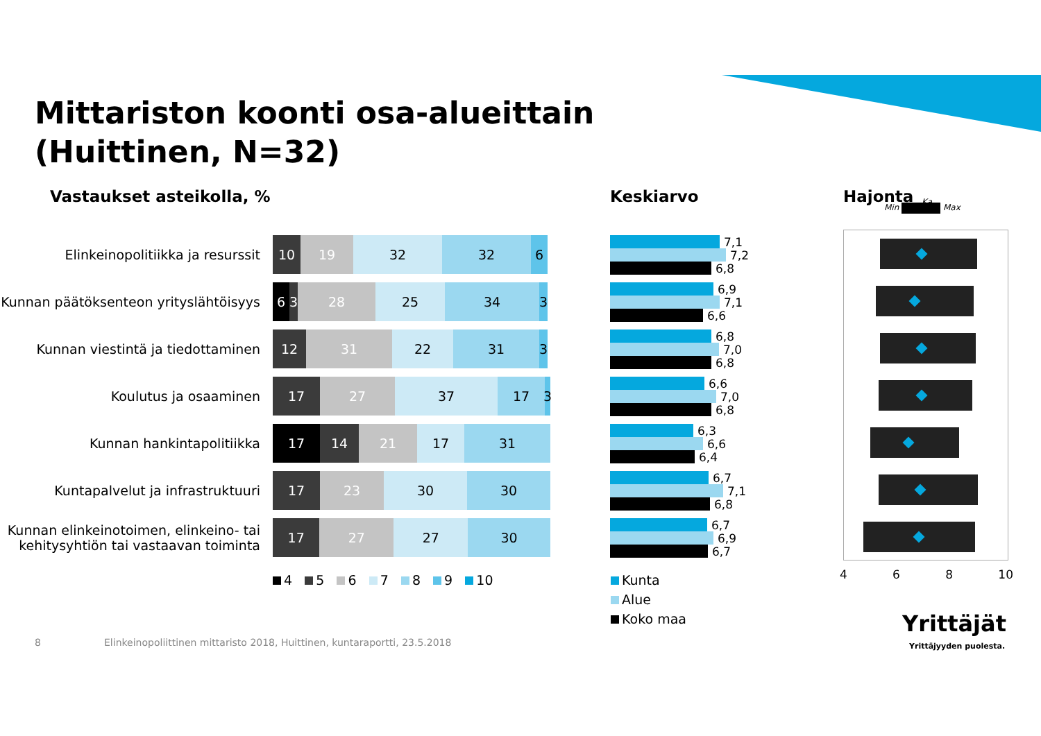Mittariston koonti osa-alueittain
(Huittinen, N=32)
Vastaukset asteikolla, % Keskiarvo Hajonta
Min Max
Ka
Elinkeinopolitiikka ja resurssit
10 19 32 32 6
Kunnan päätöksenteon yrityslähtöisyys
6 3 28 25 34 3
Kunnan viestintä ja tiedottaminen
12 31 22 31 3
Koulutus ja osaaminen
17 27 37 17 3
Kunnan hankintapolitiikka
17 14 21 17 31
Kuntapalvelut ja infrastruktuuri
17 23 30 30
Kunnan elinkeinotoimen, elinkeino- tai kehitysyhtiön tai vastaavan toiminta
17 27 27 30
4 5 6 7 8 9 10
7,1
7,2
6,8
6,9
7,1
6,6
6,8
7,0
6,8
6,6
7,0
6,8
6,3
6,6
6,4
6,7
7,1
6,8
6,7
6,9
6,7
Kunta
Alue
Koko maa
4 6 8 10
Yrittäjät
Yrittäjyyden puolesta.
8
Elinkeinopoliittinen mittaristo 2018, Huittinen, kuntaraportti, 23.5.2018